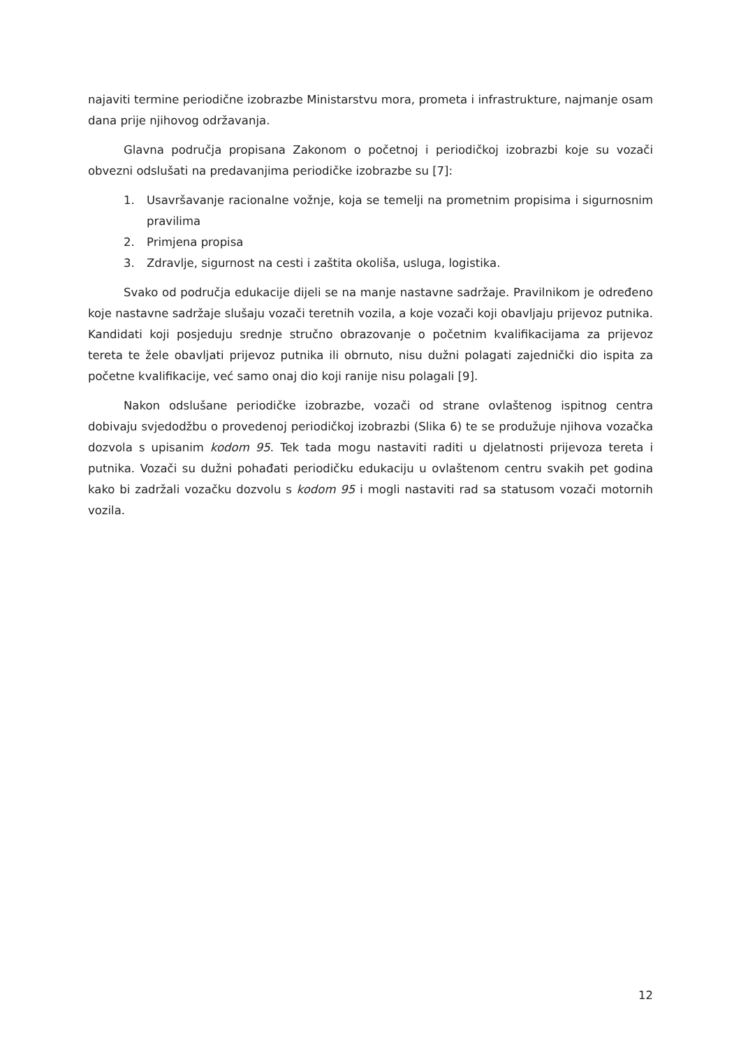najaviti termine periodične izobrazbe Ministarstvu mora, prometa i infrastrukture, najmanje osam dana prije njihovog održavanja.
Glavna područja propisana Zakonom o početnoj i periodičkoj izobrazbi koje su vozači obvezni odslušati na predavanjima periodičke izobrazbe su [7]:
1. Usavršavanje racionalne vožnje, koja se temelji na prometnim propisima i sigurnosnim pravilima
2. Primjena propisa
3. Zdravlje, sigurnost na cesti i zaštita okoliša, usluga, logistika.
Svako od područja edukacije dijeli se na manje nastavne sadržaje. Pravilnikom je određeno koje nastavne sadržaje slušaju vozači teretnih vozila, a koje vozači koji obavljaju prijevoz putnika. Kandidati koji posjeduju srednje stručno obrazovanje o početnim kvalifikacijama za prijevoz tereta te žele obavljati prijevoz putnika ili obrnuto, nisu dužni polagati zajednički dio ispita za početne kvalifikacije, već samo onaj dio koji ranije nisu polagali [9].
Nakon odslušane periodičke izobrazbe, vozači od strane ovlaštenog ispitnog centra dobivaju svjedodžbu o provedenoj periodičkoj izobrazbi (Slika 6) te se produžuje njihova vozačka dozvola s upisanim kodom 95. Tek tada mogu nastaviti raditi u djelatnosti prijevoza tereta i putnika. Vozači su dužni pohađati periodičku edukaciju u ovlaštenom centru svakih pet godina kako bi zadržali vozačku dozvolu s kodom 95 i mogli nastaviti rad sa statusom vozači motornih vozila.
12